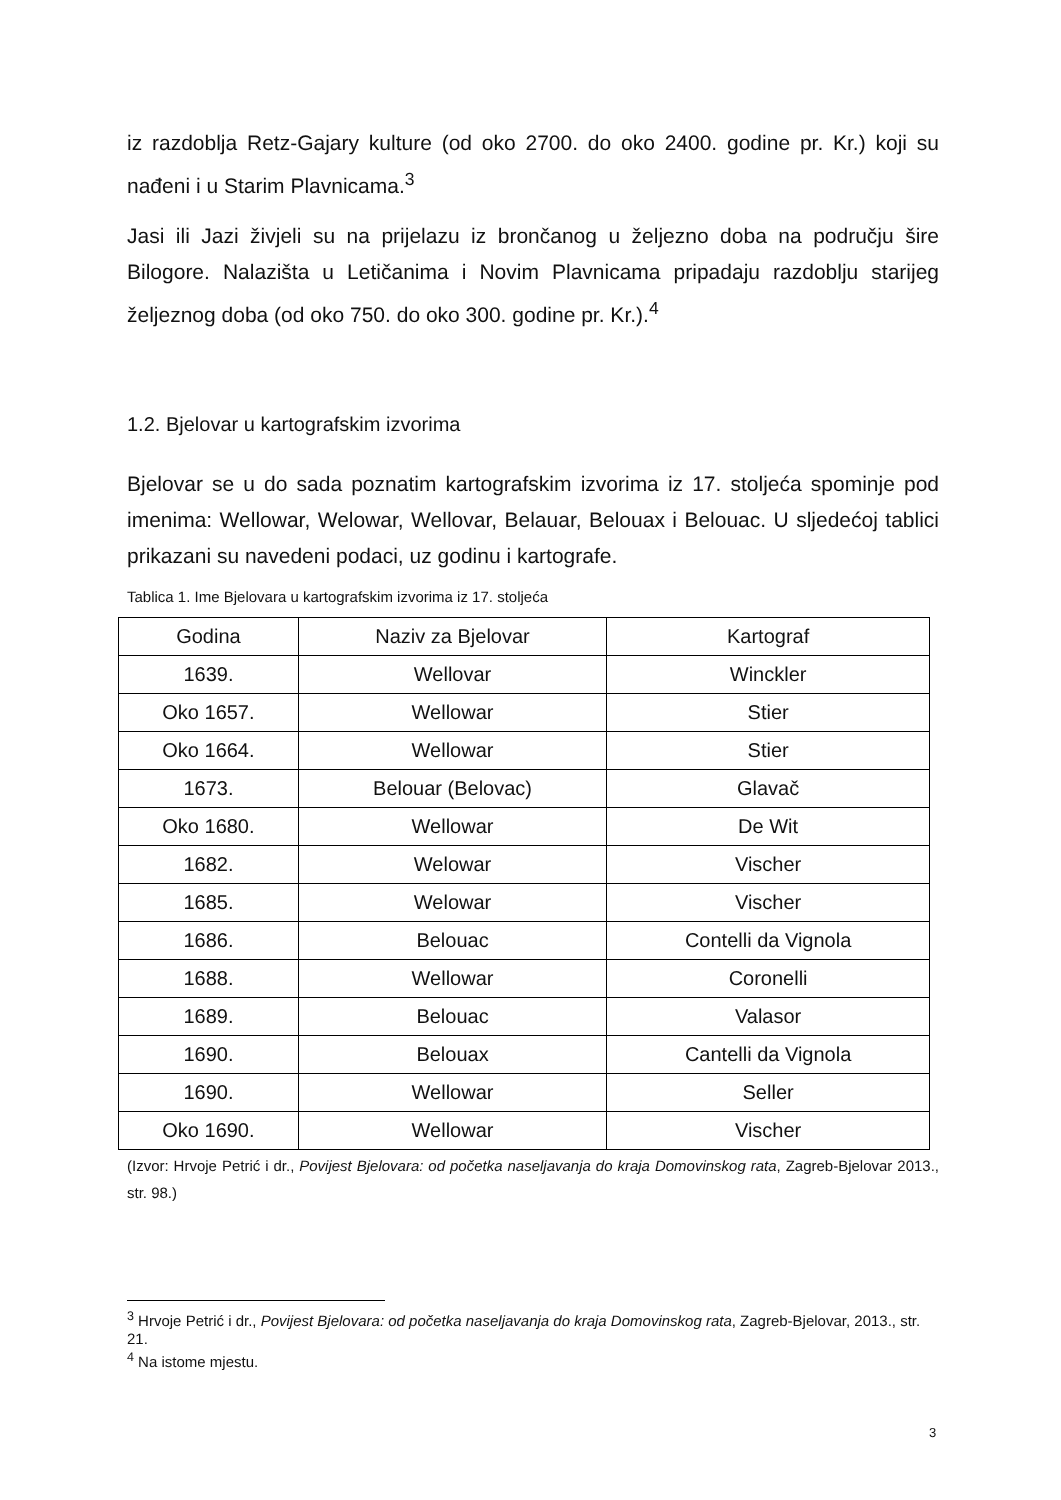iz razdoblja Retz-Gajary kulture (od oko 2700. do oko 2400. godine pr. Kr.) koji su nađeni i u Starim Plavnicama.<sup>3</sup>
Jasi ili Jazi živjeli su na prijelazu iz brončanog u željezno doba na području šire Bilogore. Nalazišta u Letičanima i Novim Plavnicama pripadaju razdoblju starijeg željeznog doba (od oko 750. do oko 300. godine pr. Kr.).<sup>4</sup>
1.2. Bjelovar u kartografskim izvorima
Bjelovar se u do sada poznatim kartografskim izvorima iz 17. stoljeća spominje pod imenima: Wellowar, Welowar, Wellovar, Belauar, Belouax i Belouac. U sljedećoj tablici prikazani su navedeni podaci, uz godinu i kartografe.
Tablica 1. Ime Bjelovara u kartografskim izvorima iz 17. stoljeća
| Godina | Naziv za Bjelovar | Kartograf |
| --- | --- | --- |
| 1639. | Wellovar | Winckler |
| Oko 1657. | Wellowar | Stier |
| Oko 1664. | Wellowar | Stier |
| 1673. | Belouar (Belovac) | Glavač |
| Oko 1680. | Wellowar | De Wit |
| 1682. | Welowar | Vischer |
| 1685. | Welowar | Vischer |
| 1686. | Belouac | Contelli da Vignola |
| 1688. | Wellowar | Coronelli |
| 1689. | Belouac | Valasor |
| 1690. | Belouax | Cantelli da Vignola |
| 1690. | Wellowar | Seller |
| Oko 1690. | Wellowar | Vischer |
(Izvor: Hrvoje Petrić i dr., Povijest Bjelovara: od početka naseljavanja do kraja Domovinskog rata, Zagreb-Bjelovar 2013., str. 98.)
<sup>3</sup> Hrvoje Petrić i dr., Povijest Bjelovara: od početka naseljavanja do kraja Domovinskog rata, Zagreb-Bjelovar, 2013., str. 21.
<sup>4</sup> Na istome mjestu.
3